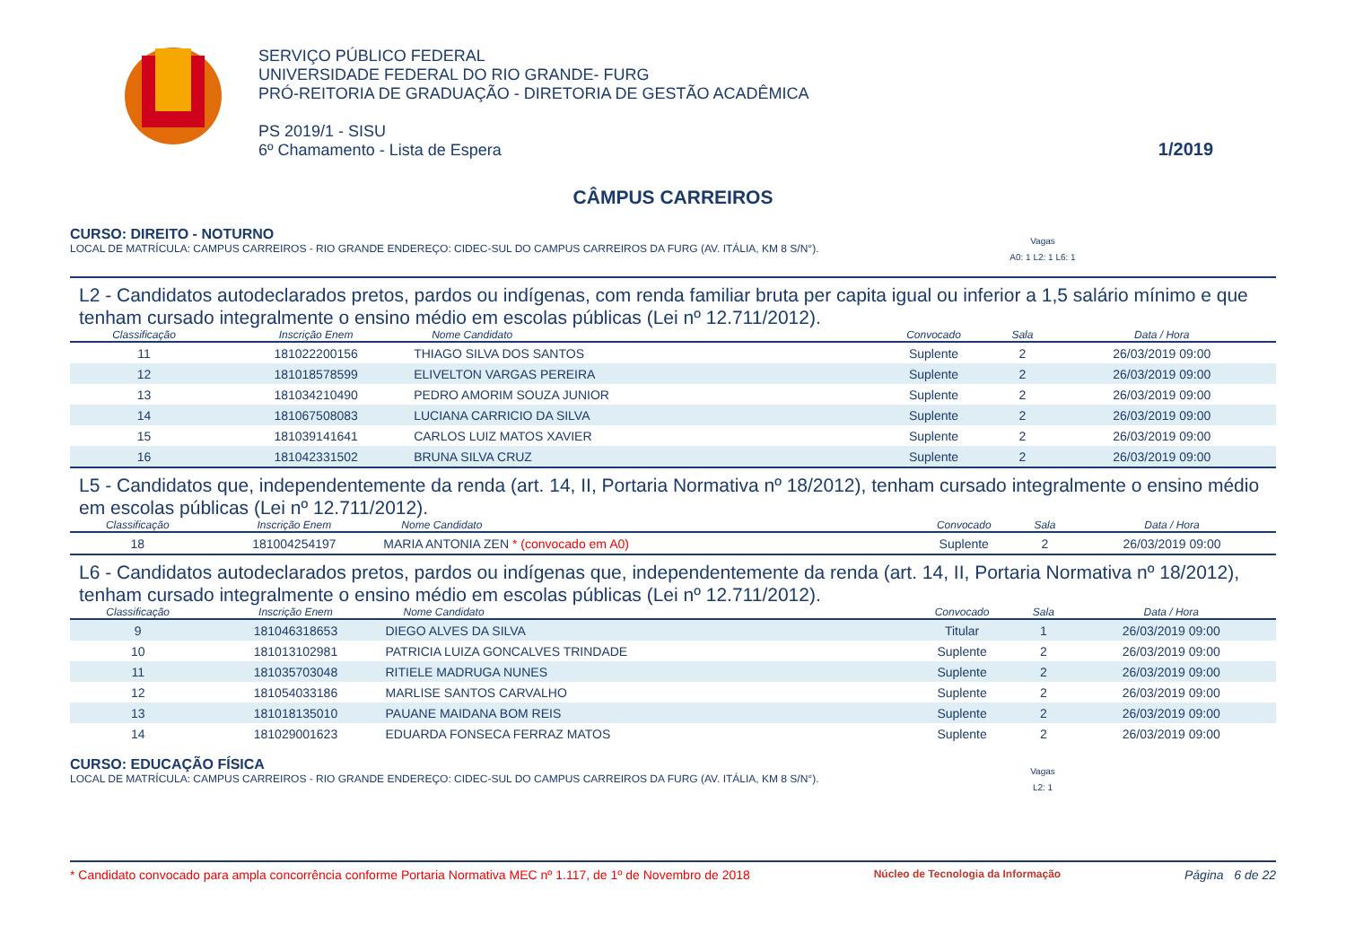SERVIÇO PÚBLICO FEDERAL
UNIVERSIDADE FEDERAL DO RIO GRANDE- FURG
PRÓ-REITORIA DE GRADUAÇÃO - DIRETORIA DE GESTÃO ACADÊMICA
PS 2019/1 - SISU
6º Chamamento - Lista de Espera
1/2019
CÂMPUS CARREIROS
CURSO: DIREITO - NOTURNO
LOCAL DE MATRÍCULA: CAMPUS CARREIROS - RIO GRANDE ENDEREÇO: CIDEC-SUL DO CAMPUS CARREIROS DA FURG (AV. ITÁLIA, KM 8 S/N°). Vagas
A0: 1 L2: 1 L6: 1
L2 - Candidatos autodeclarados pretos, pardos ou indígenas, com renda familiar bruta per capita igual ou inferior a 1,5 salário mínimo e que tenham cursado integralmente o ensino médio em escolas públicas (Lei nº 12.711/2012).
| Classificação | Inscrição Enem | Nome Candidato | Convocado | Sala | Data / Hora |
| --- | --- | --- | --- | --- | --- |
| 11 | 181022200156 | THIAGO SILVA DOS SANTOS | Suplente | 2 | 26/03/2019 09:00 |
| 12 | 181018578599 | ELIVELTON VARGAS PEREIRA | Suplente | 2 | 26/03/2019 09:00 |
| 13 | 181034210490 | PEDRO AMORIM SOUZA JUNIOR | Suplente | 2 | 26/03/2019 09:00 |
| 14 | 181067508083 | LUCIANA CARRICIO DA SILVA | Suplente | 2 | 26/03/2019 09:00 |
| 15 | 181039141641 | CARLOS LUIZ MATOS XAVIER | Suplente | 2 | 26/03/2019 09:00 |
| 16 | 181042331502 | BRUNA SILVA CRUZ | Suplente | 2 | 26/03/2019 09:00 |
L5 - Candidatos que, independentemente da renda (art. 14, II, Portaria Normativa nº 18/2012), tenham cursado integralmente o ensino médio em escolas públicas (Lei nº 12.711/2012).
| Classificação | Inscrição Enem | Nome Candidato | Convocado | Sala | Data / Hora |
| --- | --- | --- | --- | --- | --- |
| 18 | 181004254197 | MARIA ANTONIA ZEN * (convocado em A0) | Suplente | 2 | 26/03/2019 09:00 |
L6 - Candidatos autodeclarados pretos, pardos ou indígenas que, independentemente da renda (art. 14, II, Portaria Normativa nº 18/2012), tenham cursado integralmente o ensino médio em escolas públicas (Lei nº 12.711/2012).
| Classificação | Inscrição Enem | Nome Candidato | Convocado | Sala | Data / Hora |
| --- | --- | --- | --- | --- | --- |
| 9 | 181046318653 | DIEGO ALVES DA SILVA | Titular | 1 | 26/03/2019 09:00 |
| 10 | 181013102981 | PATRICIA LUIZA GONCALVES TRINDADE | Suplente | 2 | 26/03/2019 09:00 |
| 11 | 181035703048 | RITIELE MADRUGA NUNES | Suplente | 2 | 26/03/2019 09:00 |
| 12 | 181054033186 | MARLISE SANTOS CARVALHO | Suplente | 2 | 26/03/2019 09:00 |
| 13 | 181018135010 | PAUANE MAIDANA BOM REIS | Suplente | 2 | 26/03/2019 09:00 |
| 14 | 181029001623 | EDUARDA FONSECA FERRAZ MATOS | Suplente | 2 | 26/03/2019 09:00 |
CURSO: EDUCAÇÃO FÍSICA
LOCAL DE MATRÍCULA: CAMPUS CARREIROS - RIO GRANDE ENDEREÇO: CIDEC-SUL DO CAMPUS CARREIROS DA FURG (AV. ITÁLIA, KM 8 S/N°). Vagas
L2: 1
* Candidato convocado para ampla concorrência conforme Portaria Normativa MEC nº 1.117, de 1º de Novembro de 2018 Núcleo de Tecnologia da Informação Página 6 de 22